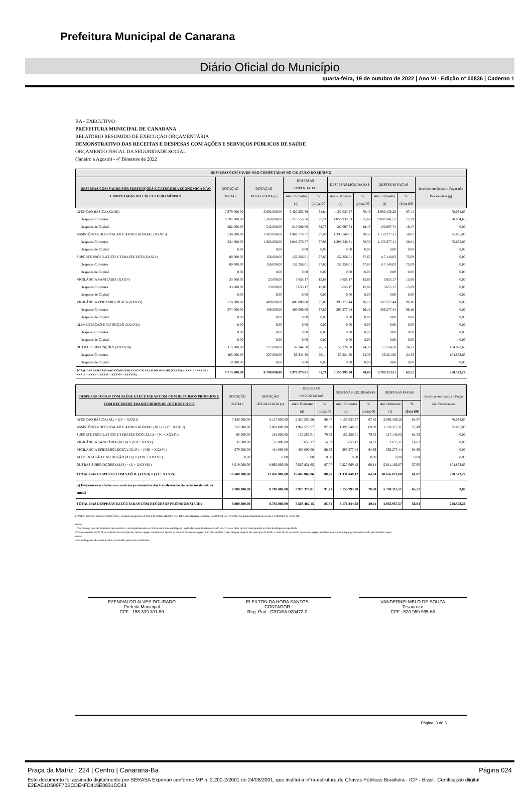Prefeitura Municipal de Canarana
Diário Oficial do Município
quarta-feira, 19 de outubro de 2022 | Ano VI - Edição nº 00836 | Caderno 1
BA - EXECUTIVO
PREFEITURA MUNICIPAL DE CANARANA
RELATÓRIO RESUMIDO DE EXECUÇÃO ORÇAMENTÁRIA
DEMONSTRATIVO DAS RECEITAS E DESPESAS COM AÇÕES E SERVIÇOS PÚBLICOS DE SAÚDE
ORÇAMENTO FISCAL DA SEGURIDADE SOCIAL
(Janeiro a Agosto) - 4º Bimestre de 2022
| DESPESAS COM SAÚDE NÃO COMPUTADAS NO CÁLCULO DO MÍNIMO | | | | | | | | | |
| --- | --- | --- | --- | --- | --- | --- | --- | --- | --- |
| DESPESAS COM SAUDE POR SUBFUNÇÕES E CATEGORIA ECONÔMICA NÃO COMPUTADAS NO CÁLCULO DO MÍNIMO | DOTAÇÃO INICIAL | DOTAÇÃO ATUALIZADA (c) | DESPESAS EMPENHADAS | | DESPESAS LIQUIDADAS | | DESPESAS PAGAS | | Inscritas em Restos a Pagar não Processados (g) |
| | | | Até o Bimestre (d) | % (d/c)x100 | Até o Bimestre (e) | % (e/c)x100 | Até o Bimestre (f) | % (f/c)x100 | |
| ATENÇÃO BÁSICA (XXXII) | 7.379.000,00 | 5.902.000,00 | 5.420.553,56 | 91,84 | 4.157.033,27 | 70,43 | 3.980.439,26 | 67,44 | 78.034,63 |
| Despesas Correntes | 6.797.000,00 | 5.360.000,00 | 5.210.553,56 | 97,21 | 4.056.935,53 | 75,69 | 3.880.341,52 | 72,39 | 78.034,63 |
| Despesas de Capital | 582.000,00 | 542.000,00 | 210.000,00 | 38,75 | 100.097,74 | 18,47 | 100.097,74 | 18,47 | 0,00 |
| ASSISTÊNCIA HOSPITALAR E AMBULATORIAL (XXXIII) | 534.000,00 | 1.983.000,00 | 1.942.570,57 | 97,96 | 1.398.548,81 | 70,53 | 1.150.377,11 | 58,01 | 75.665,00 |
| Despesas Correntes | 534.000,00 | 1.983.000,00 | 1.942.570,57 | 97,96 | 1.398.548,81 | 70,53 | 1.150.377,11 | 58,01 | 75.665,00 |
| Despesas de Capital | 0,00 | 0,00 | 0,00 | 0,00 | 0,00 | 0,00 | 0,00 | 0,00 | 0,00 |
| SUPORTE PROFILÁTICO E TERAPÊUTICO (XXXIV) | 80.000,00 | 156.000,00 | 152.256,01 | 97,60 | 152.256,01 | 97,60 | 117.140,03 | 75,09 | 0,00 |
| Despesas Correntes | 80.000,00 | 156.000,00 | 152.256,01 | 97,60 | 152.256,01 | 97,60 | 117.140,03 | 75,09 | 0,00 |
| Despesas de Capital | 0,00 | 0,00 | 0,00 | 0,00 | 0,00 | 0,00 | 0,00 | 0,00 | 0,00 |
| VIGILÂNCIA SANITÁRIA (XXXV) | 33.000,00 | 23.000,00 | 3.655,17 | 15,89 | 3.655,17 | 15,89 | 3.655,17 | 15,89 | 0,00 |
| Despesas Correntes | 33.000,00 | 23.000,00 | 3.655,17 | 15,89 | 3.655,17 | 15,89 | 3.655,17 | 15,89 | 0,00 |
| Despesas de Capital | 0,00 | 0,00 | 0,00 | 0,00 | 0,00 | 0,00 | 0,00 | 0,00 | 0,00 |
| VIGILÂNCIA EPIDEMIOLÓGICA (XXXVI) | 574.000,00 | 409.000,00 | 400.000,00 | 97,80 | 393.277,44 | 96,16 | 393.277,44 | 96,16 | 0,00 |
| Despesas Correntes | 574.000,00 | 409.000,00 | 400.000,00 | 97,80 | 393.277,44 | 96,16 | 393.277,44 | 96,16 | 0,00 |
| Despesas de Capital | 0,00 | 0,00 | 0,00 | 0,00 | 0,00 | 0,00 | 0,00 | 0,00 | 0,00 |
| ALIMENTAÇÃO E NUTRIÇÃO (XXXVII) | 0,00 | 0,00 | 0,00 | 0,00 | 0,00 | 0,00 | 0,00 | 0,00 | 0,00 |
| Despesas Correntes | 0,00 | 0,00 | 0,00 | 0,00 | 0,00 | 0,00 | 0,00 | 0,00 | 0,00 |
| Despesas de Capital | 0,00 | 0,00 | 0,00 | 0,00 | 0,00 | 0,00 | 0,00 | 0,00 | 0,00 |
| OUTRAS SUBFUNÇÕES (XXXVIII) | 115.000,00 | 227.000,00 | 59.344,50 | 26,14 | 55.224,50 | 24,33 | 55.224,50 | 24,33 | 104.873,63 |
| Despesas Correntes | 105.000,00 | 227.000,00 | 59.344,50 | 26,14 | 55.224,50 | 24,33 | 55.224,50 | 24,33 | 104.873,63 |
| Despesas de Capital | 10.000,00 | 0,00 | 0,00 | 0,00 | 0,00 | 0,00 | 0,00 | 0,00 | 0,00 |
| TOTAL DAS DESPESAS NÃO COMPUTADAS NO CÁLCULO DO MÍNIMO (XXXIX) = (XXXII + XXXIII + XXXIV + XXXV + XXXVI + XXXVII + XXXVIII) | 8.715.000,00 | 8.700.000,00 | 7.978.379,81 | 91,71 | 6.159.995,20 | 70,80 | 5.700.113,51 | 65,52 | 258.573,26 |
| DESPESAS TOTAIS COM SAÚDE EXECUTADAS COM COM RECURSOS PRÓPRIOS E COM RECURSOS TRANSFERIDOS DE OUTROS ENTES | DOTAÇÃO INICIAL | DOTAÇÃO ATUALIZADA (c) | DESPESAS EMPENHADAS | | DESPESAS LIQUIDADAS | | DESPESAS PAGAS | | Inscritas em Restos a Pagar não Processados |
| --- | --- | --- | --- | --- | --- | --- | --- | --- | --- |
| | | | Até o Bimestre (d) | % (d/c)x100 | Até o Bimestre (e) | % (e/c)x100 | Até o bimestre (f) | % (f/c)x100 | |
| ATENÇÃO BÁSICA (XL) = (IV + XXXII) | 7.830.000,00 | 6.127.000,00 | 5.420.553,56 | 88,47 | 4.157.033,27 | 67,85 | 3.980.439,26 | 64,97 | 78.034,63 |
| ASSISTÊNCIA HOSPITALAR E AMBULATORIAL (XLI) = (V + XXXIII) | 552.000,00 | 2.001.000,00 | 1.942.570,57 | 97,08 | 1.398.548,81 | 69,89 | 1.150.377,11 | 57,49 | 75.665,00 |
| SUPORTE PROFILÁTICO E TERAPÊUTICO (XLII) = (VI + XXXIV) | 85.000,00 | 191.000,00 | 152.256,01 | 79,72 | 152.256,01 | 79,72 | 117.140,03 | 61,33 | 0,00 |
| VIGILÂNCIA SANITÁRIA (XLIII) = (VII + XXXV) | 35.000,00 | 25.000,00 | 3.655,17 | 14,62 | 3.655,17 | 14,62 | 3.655,17 | 14,62 | 0,00 |
| VIGILÂNCIA EPIDEMIOLÓGICA (XLIV) = (VIII + XXXVI) | 579.000,00 | 414.000,00 | 400.000,00 | 96,62 | 393.277,44 | 94,99 | 393.277,44 | 94,99 | 0,00 |
| ALIMENTAÇÃO E NUTRIÇÃO (XLV) = (XIX + XXXVII) | 0,00 | 0,00 | 0,00 | 0,00 | 0,00 | 0,00 | 0,00 | 0,00 | 0,00 |
| OUTRAS SUBFUNÇÕES (XLVI) = (X + XXXVIII) | 8.519.000,00 | 8.692.000,00 | 7.567.831,65 | 87,07 | 5.227.069,42 | 60,14 | 5.011.182,07 | 57,65 | 104.873,63 |
| TOTAL DAS DESPESAS COM SAÚDE (XLVII) = (XI + XXXIX) | 17.600.000,00 | 17.450.000,00 | 15.486.866,96 | 88,75 | 11.331.840,12 | 64,94 | 10.656.071,08 | 61,07 | 258.573,26 |
| (-) Despesas executadas com recursos provenientes das transferências de recursos de outros entes3 | 8.700.000,00 | 8.700.000,00 | 7.978.379,81 | 91,71 | 6.159.995,20 | 70,80 | 5.700.113,51 | 65,52 | 0,00 |
| TOTAL DAS DESPESAS EXECUTADAS COM RECURSOS PRÓPRIOS(XLVIII) | 8.900.000,00 | 8.750.000,00 | 7.508.487,15 | 85,81 | 5.171.844,92 | 59,11 | 4.955.957,57 | 56,64 | 258.573,26 |
FONTE: Sistema: Sistema CONTÁBIL, Unidade Responsável: PREFEITURA MUNICIPAL DE CANARANA, Emissão:13/10/2022, às 16:03:04, Assinado Digitalmente no dia 13/10/2022, às 16:03:04.
Notas:
1Nos cinco primeiros bimestres do exercício, o acompanhamento será feito com base na despesa liquidada. No último bimestre do exercício, o valor deverá corresponder ao total da despesa empenhada
2Até o exercício de 2018, o controle da execução dos restos a pagar considerava apenas os valores dos restos a pagar não processados (regra antiga). A partir do exercício de 2019, o controle da execução dos restos a pagar considera os restos a pagar processados e não processados (regra
nova)
3Essas despesas são consideradas executadas pelo ente transferidor
EZENIVALDO ALVES DOURADO
Prefeito Municipal
CPF : 155.339.301-59
ELEILTON DA HORA SANTOS
CONTADOR
Reg. Prof.: CRC/BA 020472-0
VANDERNEI MELO DE SOUZA
Tesoureiro
CPF : 520.950.965-68
Página: 3 de 3
Praça da Matriz | 224 | Centro | Canarana-Ba Página 024
Este documento foi assinado digitalmente por SERASA Experian conforme MP n. 2.200-2/2001 de 24/08/2001, que institui a infra-estrutura de Chaves Públicas Brasileira - ICP - Brasil. Certificação diigital: E2EAE1D509F70BCDE4FD415E0831CC43